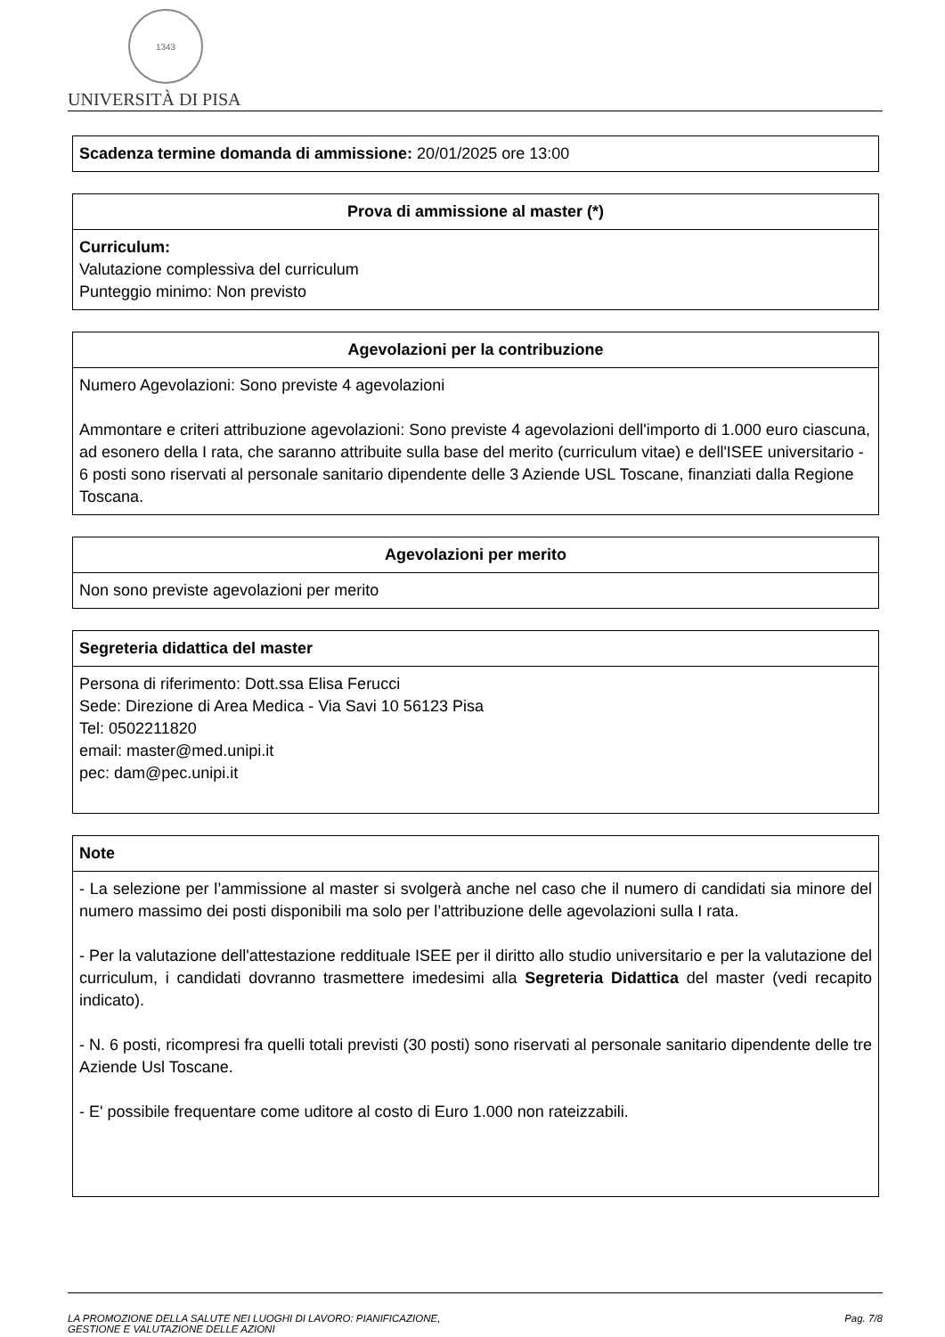1343
UNIVERSITÀ DI PISA
| Scadenza termine domanda di ammissione: 20/01/2025 ore 13:00 |
| Prova di ammissione al master (*) |
| --- |
| Curriculum: Valutazione complessiva del curriculum Punteggio minimo: Non previsto |
| Agevolazioni per la contribuzione |
| --- |
| Numero Agevolazioni: Sono previste 4 agevolazioni Ammontare e criteri attribuzione agevolazioni: Sono previste 4 agevolazioni dell'importo di 1.000 euro ciascuna, ad esonero della I rata, che saranno attribuite sulla base del merito (curriculum vitae) e dell'ISEE universitario - 6 posti sono riservati al personale sanitario dipendente delle 3 Aziende USL Toscane, finanziati dalla Regione Toscana. |
| Agevolazioni per merito |
| --- |
| Non sono previste agevolazioni per merito |
| Segreteria didattica del master |
| --- |
| Persona di riferimento: Dott.ssa Elisa Ferucci Sede: Direzione di Area Medica - Via Savi 10 56123 Pisa Tel: 0502211820 email: master@med.unipi.it pec: dam@pec.unipi.it |
| Note |
| --- |
| - La selezione per l’ammissione al master si svolgerà anche nel caso che il numero di candidati sia minore del numero massimo dei posti disponibili ma solo per l’attribuzione delle agevolazioni sulla I rata. - Per la valutazione dell'attestazione reddituale ISEE per il diritto allo studio universitario e per la valutazione del curriculum, i candidati dovranno trasmettere imedesimi alla Segreteria Didattica del master (vedi recapito indicato). - N. 6 posti, ricompresi fra quelli totali previsti (30 posti) sono riservati al personale sanitario dipendente delle tre Aziende Usl Toscane. - E' possibile frequentare come uditore al costo di Euro 1.000 non rateizzabili. |
LA PROMOZIONE DELLA SALUTE NEI LUOGHI DI LAVORO: PIANIFICAZIONE,
GESTIONE E VALUTAZIONE DELLE AZIONI
Pag. 7/8